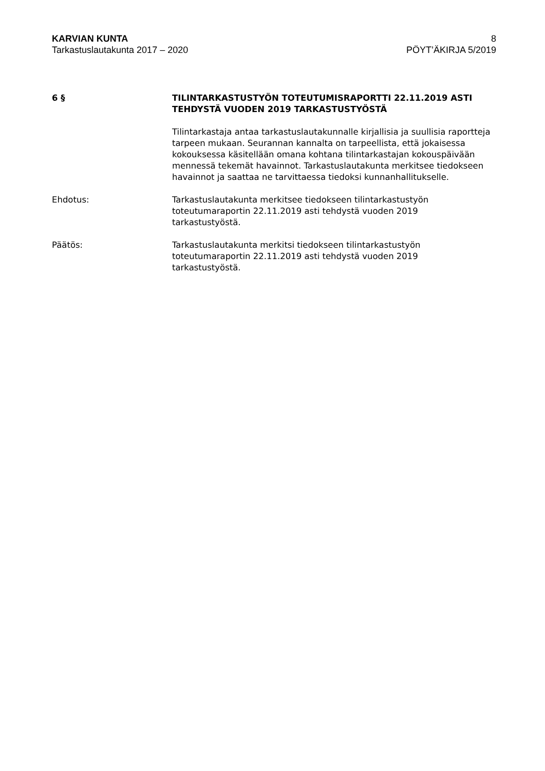KARVIAN KUNTA
Tarkastuslautakunta 2017 – 2020
8
PÖYT’ÄKIRJA 5/2019
6 § TILINTARKASTUSTYÖN TOTEUTUMISRAPORTTI 22.11.2019 ASTI TEHDYSTÄ VUODEN 2019 TARKASTUSTYÖSTÄ
Tilintarkastaja antaa tarkastuslautakunnalle kirjallisia ja suullisia raportteja tarpeen mukaan. Seurannan kannalta on tarpeellista, että jokaisessa kokouksessa käsitellään omana kohtana tilintarkastajan kokouspäivään mennessä tekemät havainnot. Tarkastuslautakunta merkitsee tiedokseen havainnot ja saattaa ne tarvittaessa tiedoksi kunnanhallitukselle.
Ehdotus: Tarkastuslautakunta merkitsee tiedokseen tilintarkastustyön
toteutumaraportin 22.11.2019 asti tehdystä vuoden 2019
tarkastustyöstä.
Päätös: Tarkastuslautakunta merkitsi tiedokseen tilintarkastustyön
toteutumaraportin 22.11.2019 asti tehdystä vuoden 2019
tarkastustyöstä.